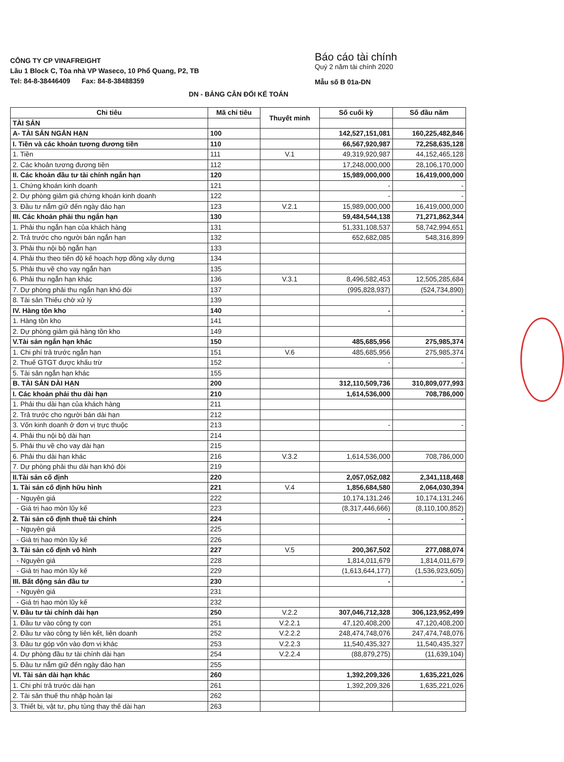CÔNG TY CP VINAFREIGHT
Lầu 1 Block C, Tòa nhà VP Waseco, 10 Phổ Quang, P2, TB
Tel: 84-8-38446409 Fax: 84-8-38488359
Báo cáo tài chính
Quý 2 năm tài chính 2020
Mẫu số B 01a-DN
DN - BẢNG CÂN ĐỐI KẾ TOÁN
| Chi tiêu | Mã chỉ tiêu | Thuyết minh | Số cuối kỳ | Số đầu năm |
| --- | --- | --- | --- | --- |
| TÀI SẢN | | | | |
| A- TÀI SẢN NGẮN HẠN | 100 | | 142,527,151,081 | 160,225,482,846 |
| I. Tiền và các khoản tương đương tiền | 110 | | 66,567,920,987 | 72,258,635,128 |
| 1. Tiền | 111 | V.1 | 49,319,920,987 | 44,152,465,128 |
| 2. Các khoản tương đương tiền | 112 | | 17,248,000,000 | 28,106,170,000 |
| II. Các khoản đầu tư tài chính ngắn hạn | 120 | | 15,989,000,000 | 16,419,000,000 |
| 1. Chứng khoán kinh doanh | 121 | | - | - |
| 2. Dự phòng giảm giá chứng khoán kinh doanh | 122 | | - | - |
| 3. Đầu tư nắm giữ đến ngày đáo hạn | 123 | V.2.1 | 15,989,000,000 | 16,419,000,000 |
| III. Các khoản phải thu ngắn hạn | 130 | | 59,484,544,138 | 71,271,862,344 |
| 1. Phải thu ngắn hạn của khách hàng | 131 | | 51,331,108,537 | 58,742,994,651 |
| 2. Trả trước cho người bán ngắn hạn | 132 | | 652,682,085 | 548,316,899 |
| 3. Phải thu nội bộ ngắn hạn | 133 | | | |
| 4. Phải thu theo tiến độ kế hoạch hợp đồng xây dựng | 134 | | | |
| 5. Phải thu về cho vay ngắn hạn | 135 | | | |
| 6. Phải thu ngắn hạn khác | 136 | V.3.1 | 8,496,582,453 | 12,505,285,684 |
| 7. Dự phòng phải thu ngắn hạn khó đòi | 137 | | (995,828,937) | (524,734,890) |
| 8. Tài sản Thiếu chờ xử lý | 139 | | | |
| IV. Hàng tồn kho | 140 | | - | - |
| 1. Hàng tồn kho | 141 | | | |
| 2. Dự phòng giảm giá hàng tồn kho | 149 | | | |
| V.Tài sản ngắn hạn khác | 150 | | 485,685,956 | 275,985,374 |
| 1. Chi phí trả trước ngắn hạn | 151 | V.6 | 485,685,956 | 275,985,374 |
| 2. Thuế GTGT được khấu trừ | 152 | | - | - |
| 5. Tài sản ngắn hạn khác | 155 | | | |
| B. TÀI SẢN DÀI HẠN | 200 | | 312,110,509,736 | 310,809,077,993 |
| I. Các khoản phải thu dài hạn | 210 | | 1,614,536,000 | 708,786,000 |
| 1. Phải thu dài hạn của khách hàng | 211 | | | |
| 2. Trả trước cho người bán dài hạn | 212 | | | |
| 3. Vốn kinh doanh ở đơn vị trực thuộc | 213 | | - | - |
| 4. Phải thu nội bộ dài hạn | 214 | | | |
| 5. Phải thu về cho vay dài hạn | 215 | | | |
| 6. Phải thu dài hạn khác | 216 | V.3.2 | 1,614,536,000 | 708,786,000 |
| 7. Dự phòng phải thu dài hạn khó đòi | 219 | | | |
| II.Tài sản cố định | 220 | | 2,057,052,082 | 2,341,118,468 |
| 1. Tài sản cố định hữu hình | 221 | V.4 | 1,856,684,580 | 2,064,030,394 |
| - Nguyên giá | 222 | | 10,174,131,246 | 10,174,131,246 |
| - Giá trị hao mòn lũy kế | 223 | | (8,317,446,666) | (8,110,100,852) |
| 2. Tài sản cố định thuê tài chính | 224 | | - | - |
| - Nguyên giá | 225 | | | |
| - Giá trị hao mòn lũy kế | 226 | | | |
| 3. Tài sản cố định vô hình | 227 | V.5 | 200,367,502 | 277,088,074 |
| - Nguyên giá | 228 | | 1,814,011,679 | 1,814,011,679 |
| - Giá trị hao mòn lũy kế | 229 | | (1,613,644,177) | (1,536,923,605) |
| III. Bất động sản đầu tư | 230 | | - | - |
| - Nguyên giá | 231 | | | |
| - Giá trị hao mòn lũy kế | 232 | | | |
| V. Đầu tư tài chính dài hạn | 250 | V.2.2 | 307,046,712,328 | 306,123,952,499 |
| 1. Đầu tư vào công ty con | 251 | V.2.2.1 | 47,120,408,200 | 47,120,408,200 |
| 2. Đầu tư vào công ty liên kết, liên doanh | 252 | V.2.2.2 | 248,474,748,076 | 247,474,748,076 |
| 3. Đầu tư góp vốn vào đơn vị khác | 253 | V.2.2.3 | 11,540,435,327 | 11,540,435,327 |
| 4. Dự phòng đầu tư tài chính dài hạn | 254 | V.2.2.4 | (88,879,275) | (11,639,104) |
| 5. Đầu tư nắm giữ đến ngày đáo hạn | 255 | | | |
| VI. Tài sản dài hạn khác | 260 | | 1,392,209,326 | 1,635,221,026 |
| 1. Chi phí trả trước dài hạn | 261 | | 1,392,209,326 | 1,635,221,026 |
| 2. Tài sản thuế thu nhập hoàn lại | 262 | | | |
| 3. Thiết bị, vật tư, phụ tùng thay thế dài hạn | 263 | | | |